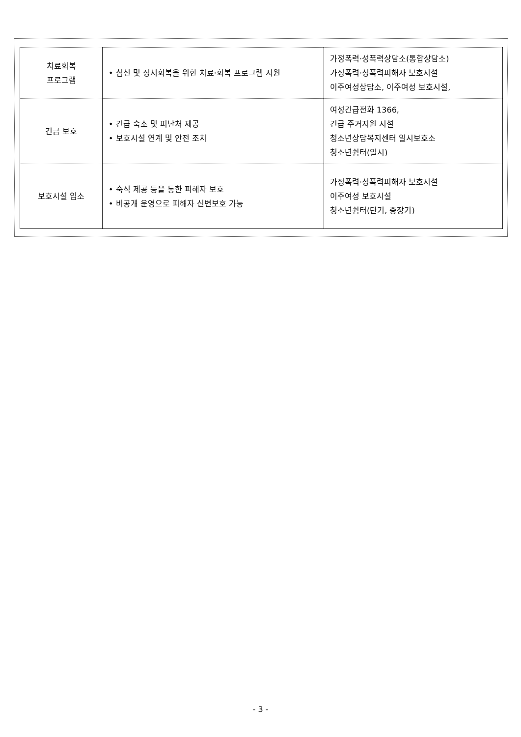| 치료회복 프로그램 | • 심신 및 정서회복을 위한 치료·회복 프로그램 지원 | 가정폭력·성폭력상담소(통합상담소) 가정폭력·성폭력피해자 보호시설 이주여성상담소, 이주여성 보호시설, |
| 긴급 보호 | • 긴급 숙소 및 피난처 제공 • 보호시설 연계 및 안전 조치 | 여성긴급전화 1366, 긴급 주거지원 시설 청소년상담복지센터 일시보호소 청소년쉼터(일시) |
| 보호시설 입소 | • 숙식 제공 등을 통한 피해자 보호 • 비공개 운영으로 피해자 신변보호 가능 | 가정폭력·성폭력피해자 보호시설 이주여성 보호시설 청소년쉼터(단기, 중장기) |
- 3 -